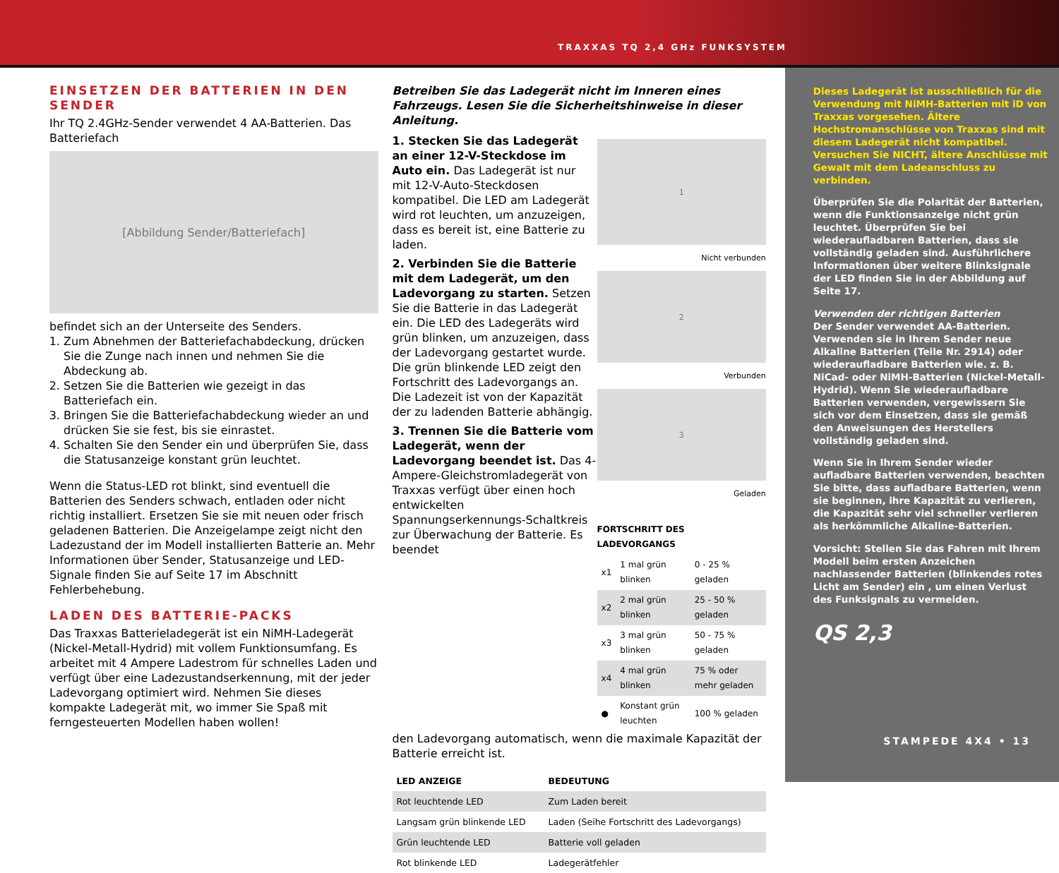TRAXXAS TQ 2,4 GHz FUNKSYSTEM
EINSETZEN DER BATTERIEN IN DEN SENDER
Ihr TQ 2.4GHz-Sender verwendet 4 AA-Batterien. Das Batteriefach
[Abbildung Sender/Batteriefach]
befindet sich an der Unterseite des Senders.
1. Zum Abnehmen der Batteriefachabdeckung, drücken Sie die Zunge nach innen und nehmen Sie die Abdeckung ab.
2. Setzen Sie die Batterien wie gezeigt in das Batteriefach ein.
3. Bringen Sie die Batteriefachabdeckung wieder an und drücken Sie sie fest, bis sie einrastet.
4. Schalten Sie den Sender ein und überprüfen Sie, dass die Statusanzeige konstant grün leuchtet.
Wenn die Status-LED rot blinkt, sind eventuell die Batterien des Senders schwach, entladen oder nicht richtig installiert. Ersetzen Sie sie mit neuen oder frisch geladenen Batterien. Die Anzeigelampe zeigt nicht den Ladezustand der im Modell installierten Batterie an. Mehr Informationen über Sender, Statusanzeige und LED-Signale finden Sie auf Seite 17 im Abschnitt Fehlerbehebung.
LADEN DES BATTERIE-PACKS
Das Traxxas Batterieladegerät ist ein NiMH-Ladegerät (Nickel-Metall-Hydrid) mit vollem Funktionsumfang. Es arbeitet mit 4 Ampere Ladestrom für schnelles Laden und verfügt über eine Ladezustandserkennung, mit der jeder Ladevorgang optimiert wird. Nehmen Sie dieses kompakte Ladegerät mit, wo immer Sie Spaß mit ferngesteuerten Modellen haben wollen!
Betreiben Sie das Ladegerät nicht im Inneren eines Fahrzeugs. Lesen Sie die Sicherheitshinweise in dieser Anleitung.
1. Stecken Sie das Ladegerät an einer 12-V-Steckdose im Auto ein. Das Ladegerät ist nur mit 12-V-Auto-Steckdosen kompatibel. Die LED am Ladegerät wird rot leuchten, um anzuzeigen, dass es bereit ist, eine Batterie zu laden.
2. Verbinden Sie die Batterie mit dem Ladegerät, um den Ladevorgang zu starten. Setzen Sie die Batterie in das Ladegerät ein. Die LED des Ladegeräts wird grün blinken, um anzuzeigen, dass der Ladevorgang gestartet wurde. Die grün blinkende LED zeigt den Fortschritt des Ladevorgangs an. Die Ladezeit ist von der Kapazität der zu ladenden Batterie abhängig.
3. Trennen Sie die Batterie vom Ladegerät, wenn der Ladevorgang beendet ist. Das 4-Ampere-Gleichstromladegerät von Traxxas verfügt über einen hoch entwickelten Spannungserkennungs-Schaltkreis zur Überwachung der Batterie. Es beendet
1
Nicht verbunden
2
Verbunden
3
Geladen
FORTSCHRITT DES LADEVORGANGS
| x1 | 1 mal grün blinken | 0 - 25 % geladen |
| x2 | 2 mal grün blinken | 25 - 50 % geladen |
| x3 | 3 mal grün blinken | 50 - 75 % geladen |
| x4 | 4 mal grün blinken | 75 % oder mehr geladen |
| ● | Konstant grün leuchten | 100 % geladen |
den Ladevorgang automatisch, wenn die maximale Kapazität der Batterie erreicht ist.
| LED ANZEIGE | BEDEUTUNG |
| --- | --- |
| Rot leuchtende LED | Zum Laden bereit |
| Langsam grün blinkende LED | Laden (Seihe Fortschritt des Ladevorgangs) |
| Grün leuchtende LED | Batterie voll geladen |
| Rot blinkende LED | Ladegerätfehler |
Dieses Ladegerät ist ausschließlich für die Verwendung mit NiMH-Batterien mit iD von Traxxas vorgesehen. Ältere Hochstromanschlüsse von Traxxas sind mit diesem Ladegerät nicht kompatibel. Versuchen Sie NICHT, ältere Anschlüsse mit Gewalt mit dem Ladeanschluss zu verbinden.
Überprüfen Sie die Polarität der Batterien, wenn die Funktionsanzeige nicht grün leuchtet. Überprüfen Sie bei wiederaufladbaren Batterien, dass sie vollständig geladen sind. Ausführlichere Informationen über weitere Blinksignale der LED finden Sie in der Abbildung auf Seite 17.
Verwenden der richtigen Batterien
Der Sender verwendet AA-Batterien. Verwenden sie in Ihrem Sender neue Alkaline Batterien (Teile Nr. 2914) oder wiederaufladbare Batterien wie. z. B. NiCad- oder NiMH-Batterien (Nickel-Metall-Hydrid). Wenn Sie wiederaufladbare Batterien verwenden, vergewissern Sie sich vor dem Einsetzen, dass sie gemäß den Anweisungen des Herstellers vollständig geladen sind.
Wenn Sie in Ihrem Sender wieder aufladbare Batterien verwenden, beachten Sie bitte, dass aufladbare Batterien, wenn sie beginnen, ihre Kapazität zu verlieren, die Kapazität sehr viel schneller verlieren als herkömmliche Alkaline-Batterien.
Vorsicht: Stellen Sie das Fahren mit Ihrem Modell beim ersten Anzeichen nachlassender Batterien (blinkendes rotes Licht am Sender) ein , um einen Verlust des Funksignals zu vermeiden.
QS 2,3
STAMPEDE 4X4 • 13